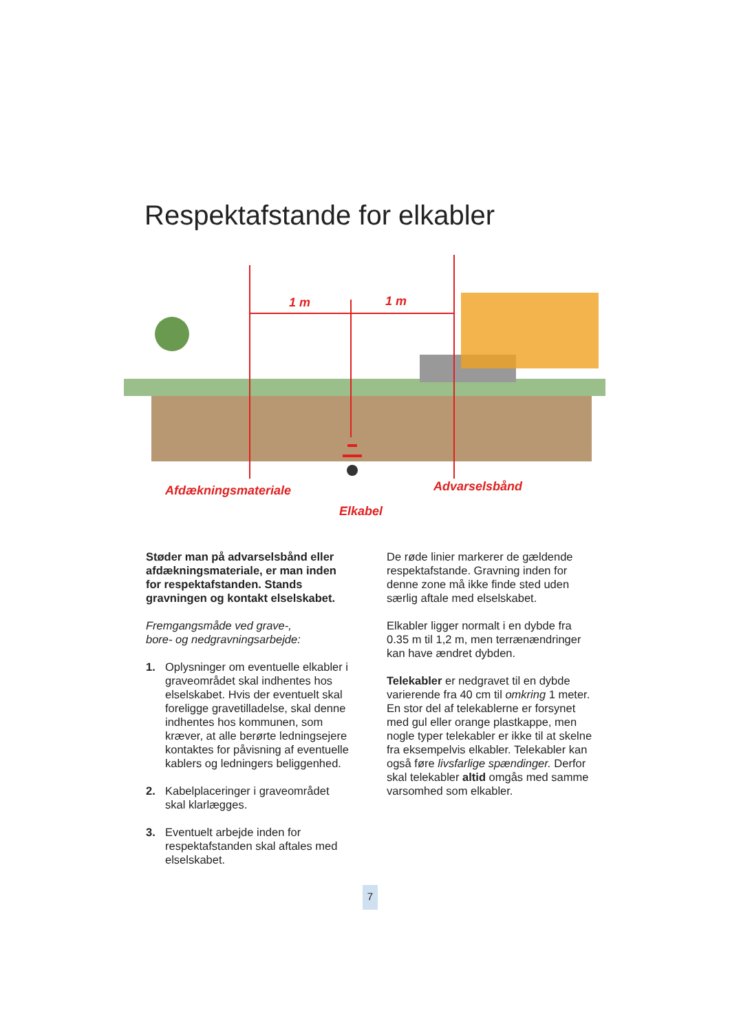Respektafstande for elkabler
1 m
1 m
Afdækningsmateriale
Advarselsbånd
Elkabel
Støder man på advarselsbånd eller afdækningsmateriale, er man inden for respektafstanden. Stands gravningen og kontakt elselskabet.
Fremgangsmåde ved grave-,
bore- og nedgravningsarbejde:
1. Oplysninger om eventuelle elkabler i graveområdet skal indhentes hos elselskabet. Hvis der eventuelt skal foreligge gravetilladelse, skal denne indhentes hos kommunen, som kræver, at alle berørte ledningsejere kontaktes for påvisning af eventuelle kablers og ledningers beliggenhed.
2. Kabelplaceringer i graveområdet skal klarlægges.
3. Eventuelt arbejde inden for respektafstanden skal aftales med elselskabet.
De røde linier markerer de gældende respektafstande. Gravning inden for denne zone må ikke finde sted uden særlig aftale med elselskabet.
Elkabler ligger normalt i en dybde fra 0.35 m til 1,2 m, men terrænændringer kan have ændret dybden.
Telekabler er nedgravet til en dybde varierende fra 40 cm til omkring 1 meter. En stor del af telekablerne er forsynet med gul eller orange plastkappe, men nogle typer telekabler er ikke til at skelne fra eksempelvis elkabler. Telekabler kan også føre livsfarlige spændinger. Derfor skal telekabler altid omgås med samme varsomhed som elkabler.
7